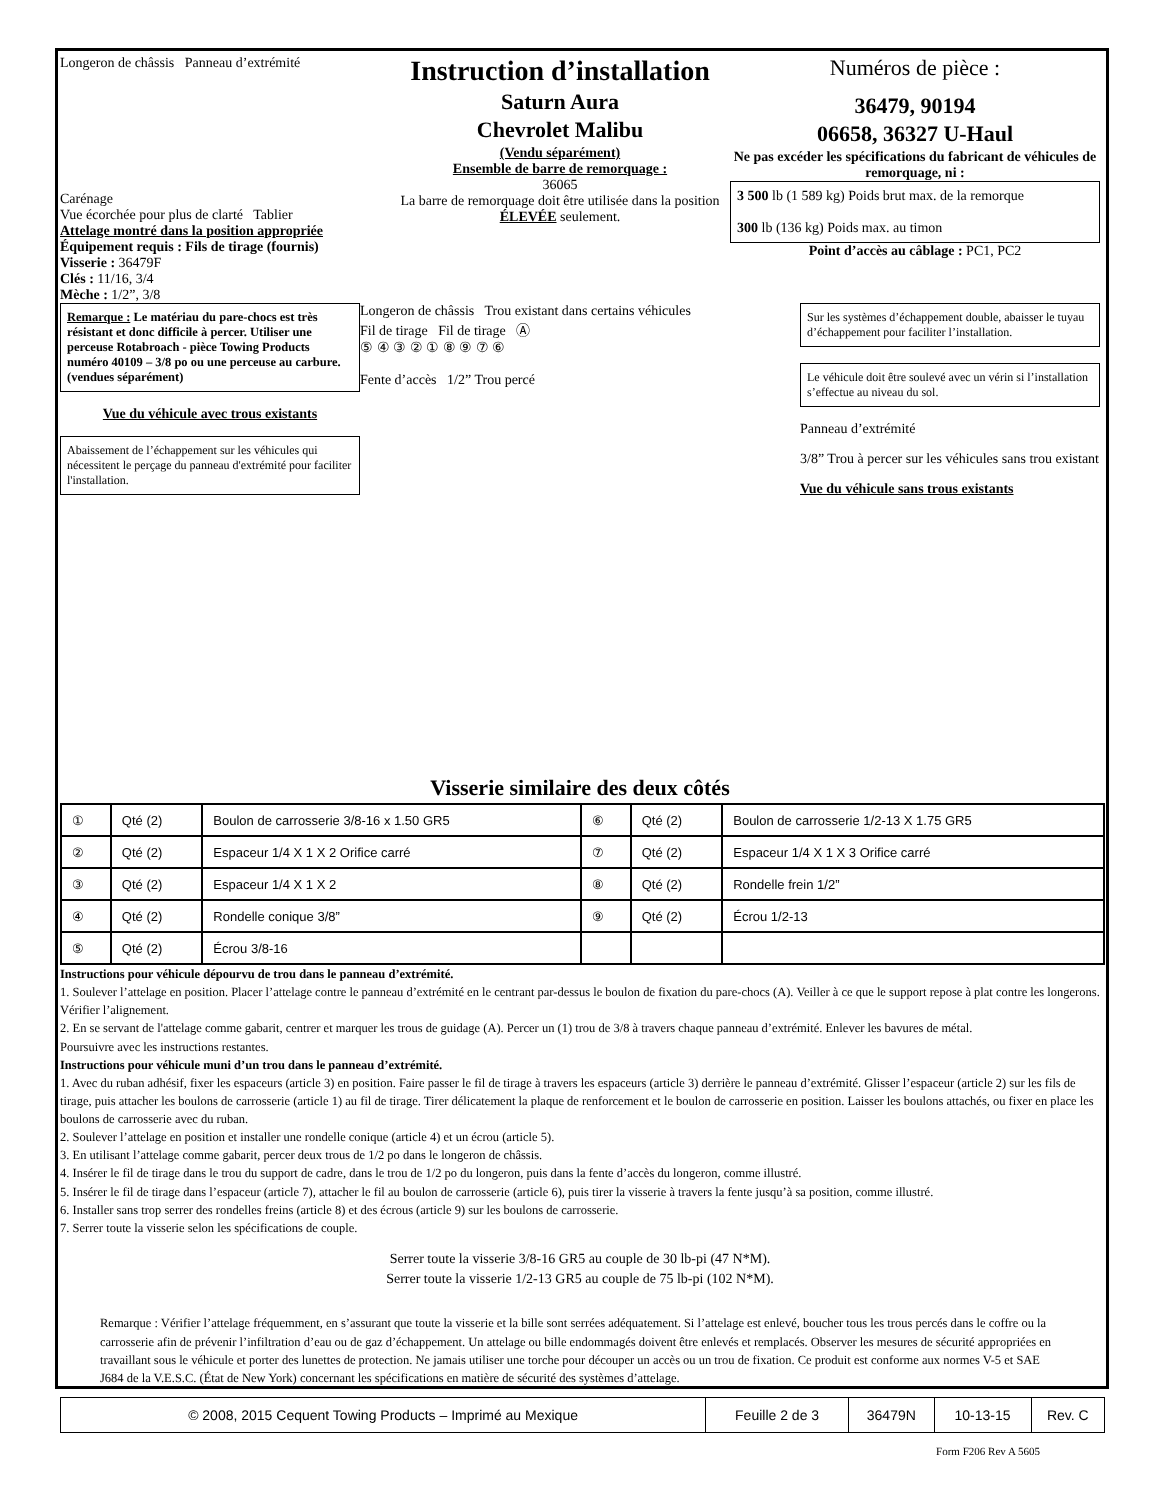Longeron de châssis Panneau d’extrémité
Carénage
Vue écorchée pour plus de clarté Tablier
Attelage montré dans la position appropriée
Équipement requis : Fils de tirage (fournis)
Visserie : 36479F
Clés : 11/16, 3/4
Mèche : 1/2”, 3/8
Instruction d’installation
Saturn Aura
Chevrolet Malibu
(Vendu séparément)
Ensemble de barre de remorquage :
36065
La barre de remorquage doit être utilisée dans la position ÉLEVÉE seulement.
Numéros de pièce :
36479, 90194
06658, 36327 U-Haul
Ne pas excéder les spécifications du fabricant de véhicules de remorquage, ni :
3 500 lb (1 589 kg) Poids brut max. de la remorque
300 lb (136 kg) Poids max. au timon
Point d’accès au câblage : PC1, PC2
Remarque : Le matériau du pare-chocs est très résistant et donc difficile à percer. Utiliser une perceuse Rotabroach - pièce Towing Products numéro 40109 – 3/8 po ou une perceuse au carbure. (vendues séparément)
Vue du véhicule avec trous existants
Abaissement de l’échappement sur les véhicules qui nécessitent le perçage du panneau d'extrémité pour faciliter l'installation.
Longeron de châssis Trou existant dans certains véhicules
Fil de tirage Fil de tirage Ⓐ
⑤ ④ ③ ② ① ⑧ ⑨ ⑦ ⑥
Fente d’accès 1/2” Trou percé
Sur les systèmes d’échappement double, abaisser le tuyau d’échappement pour faciliter l’installation.
Le véhicule doit être soulevé avec un vérin si l’installation s’effectue au niveau du sol.
Panneau d’extrémité
3/8” Trou à percer sur les véhicules sans trou existant
Vue du véhicule sans trous existants
Visserie similaire des deux côtés
| ① | Qté (2) | Boulon de carrosserie 3/8-16 x 1.50 GR5 | ⑥ | Qté (2) | Boulon de carrosserie 1/2-13 X 1.75 GR5 |
| ② | Qté (2) | Espaceur 1/4 X 1 X 2 Orifice carré | ⑦ | Qté (2) | Espaceur 1/4 X 1 X 3 Orifice carré |
| ③ | Qté (2) | Espaceur 1/4 X 1 X 2 | ⑧ | Qté (2) | Rondelle frein 1/2” |
| ④ | Qté (2) | Rondelle conique 3/8” | ⑨ | Qté (2) | Écrou 1/2-13 |
| ⑤ | Qté (2) | Écrou 3/8-16 | | | |
Instructions pour véhicule dépourvu de trou dans le panneau d’extrémité.
1. Soulever l’attelage en position. Placer l’attelage contre le panneau d’extrémité en le centrant par-dessus le boulon de fixation du pare-chocs (A). Veiller à ce que le support repose à plat contre les longerons. Vérifier l’alignement.
2. En se servant de l'attelage comme gabarit, centrer et marquer les trous de guidage (A). Percer un (1) trou de 3/8 à travers chaque panneau d’extrémité. Enlever les bavures de métal.
Poursuivre avec les instructions restantes.
Instructions pour véhicule muni d’un trou dans le panneau d’extrémité.
1. Avec du ruban adhésif, fixer les espaceurs (article 3) en position. Faire passer le fil de tirage à travers les espaceurs (article 3) derrière le panneau d’extrémité. Glisser l’espaceur (article 2) sur les fils de tirage, puis attacher les boulons de carrosserie (article 1) au fil de tirage. Tirer délicatement la plaque de renforcement et le boulon de carrosserie en position. Laisser les boulons attachés, ou fixer en place les boulons de carrosserie avec du ruban.
2. Soulever l’attelage en position et installer une rondelle conique (article 4) et un écrou (article 5).
3. En utilisant l’attelage comme gabarit, percer deux trous de 1/2 po dans le longeron de châssis.
4. Insérer le fil de tirage dans le trou du support de cadre, dans le trou de 1/2 po du longeron, puis dans la fente d’accès du longeron, comme illustré.
5. Insérer le fil de tirage dans l’espaceur (article 7), attacher le fil au boulon de carrosserie (article 6), puis tirer la visserie à travers la fente jusqu’à sa position, comme illustré.
6. Installer sans trop serrer des rondelles freins (article 8) et des écrous (article 9) sur les boulons de carrosserie.
7. Serrer toute la visserie selon les spécifications de couple.
Serrer toute la visserie 3/8-16 GR5 au couple de 30 lb-pi (47 N*M).
Serrer toute la visserie 1/2-13 GR5 au couple de 75 lb-pi (102 N*M).
Remarque : Vérifier l’attelage fréquemment, en s’assurant que toute la visserie et la bille sont serrées adéquatement. Si l’attelage est enlevé, boucher tous les trous percés dans le coffre ou la carrosserie afin de prévenir l’infiltration d’eau ou de gaz d’échappement. Un attelage ou bille endommagés doivent être enlevés et remplacés. Observer les mesures de sécurité appropriées en travaillant sous le véhicule et porter des lunettes de protection. Ne jamais utiliser une torche pour découper un accès ou un trou de fixation. Ce produit est conforme aux normes V-5 et SAE J684 de la V.E.S.C. (État de New York) concernant les spécifications en matière de sécurité des systèmes d’attelage.
| © 2008, 2015 Cequent Towing Products – Imprimé au Mexique | Feuille 2 de 3 | 36479N | 10-13-15 | Rev. C |
Form F206 Rev A 5605